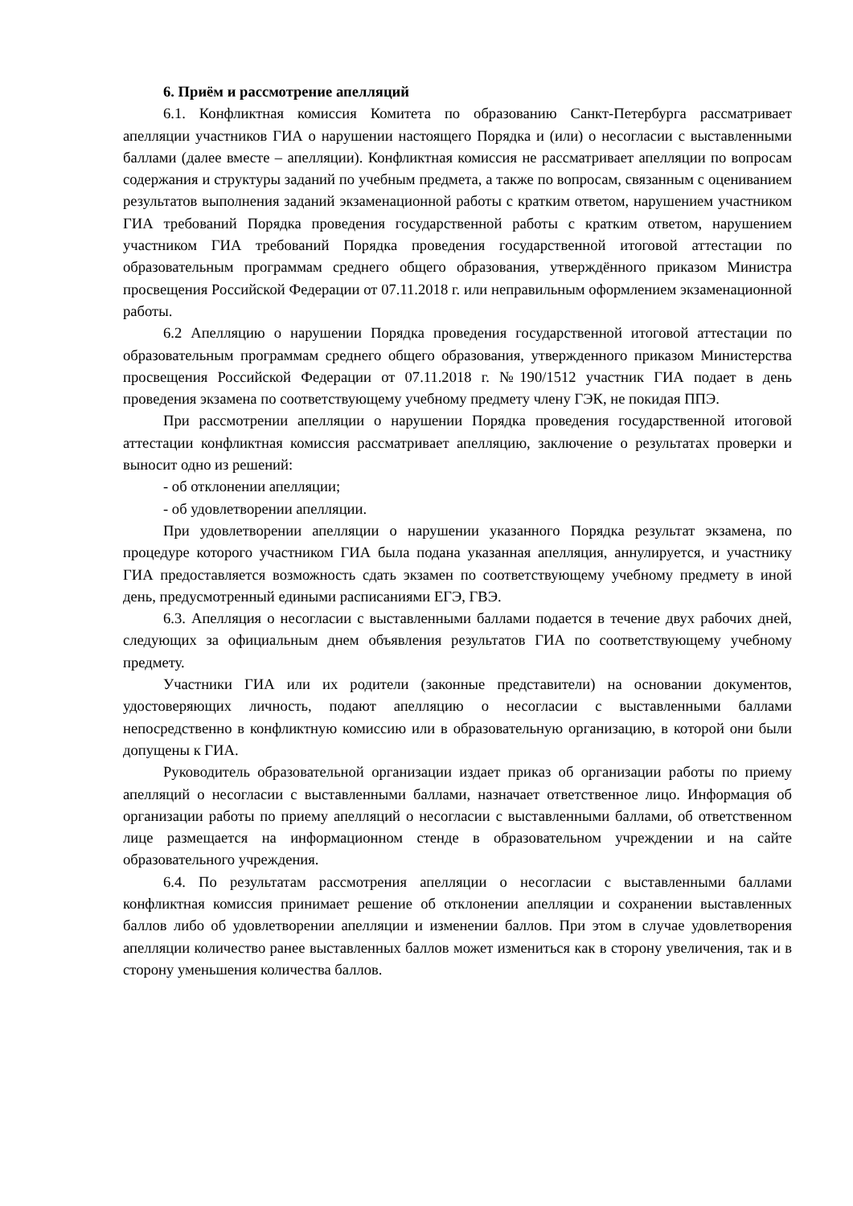6. Приём и рассмотрение апелляций
6.1. Конфликтная комиссия Комитета по образованию Санкт-Петербурга рассматривает апелляции участников ГИА о нарушении настоящего Порядка и (или) о несогласии с выставленными баллами (далее вместе – апелляции). Конфликтная комиссия не рассматривает апелляции по вопросам содержания и структуры заданий по учебным предмета, а также по вопросам, связанным с оцениванием результатов выполнения заданий экзаменационной работы с кратким ответом, нарушением участником ГИА требований Порядка проведения государственной работы с кратким ответом, нарушением участником ГИА требований Порядка проведения государственной итоговой аттестации по образовательным программам среднего общего образования, утверждённого приказом Министра просвещения Российской Федерации от 07.11.2018 г. или неправильным оформлением экзаменационной работы.
6.2 Апелляцию о нарушении Порядка проведения государственной итоговой аттестации по образовательным программам среднего общего образования, утвержденного приказом Министерства просвещения Российской Федерации от 07.11.2018 г. №190/1512 участник ГИА подает в день проведения экзамена по соответствующему учебному предмету члену ГЭК, не покидая ППЭ.
При рассмотрении апелляции о нарушении Порядка проведения государственной итоговой аттестации конфликтная комиссия рассматривает апелляцию, заключение о результатах проверки и выносит одно из решений:
- об отклонении апелляции;
- об удовлетворении апелляции.
При удовлетворении апелляции о нарушении указанного Порядка результат экзамена, по процедуре которого участником ГИА была подана указанная апелляция, аннулируется, и участнику ГИА предоставляется возможность сдать экзамен по соответствующему учебному предмету в иной день, предусмотренный едиными расписаниями ЕГЭ, ГВЭ.
6.3. Апелляция о несогласии с выставленными баллами подается в течение двух рабочих дней, следующих за официальным днем объявления результатов ГИА по соответствующему учебному предмету.
Участники ГИА или их родители (законные представители) на основании документов, удостоверяющих личность, подают апелляцию о несогласии с выставленными баллами непосредственно в конфликтную комиссию или в образовательную организацию, в которой они были допущены к ГИА.
Руководитель образовательной организации издает приказ об организации работы по приему апелляций о несогласии с выставленными баллами, назначает ответственное лицо. Информация об организации работы по приему апелляций о несогласии с выставленными баллами, об ответственном лице размещается на информационном стенде в образовательном учреждении и на сайте образовательного учреждения.
6.4. По результатам рассмотрения апелляции о несогласии с выставленными баллами конфликтная комиссия принимает решение об отклонении апелляции и сохранении выставленных баллов либо об удовлетворении апелляции и изменении баллов. При этом в случае удовлетворения апелляции количество ранее выставленных баллов может измениться как в сторону увеличения, так и в сторону уменьшения количества баллов.